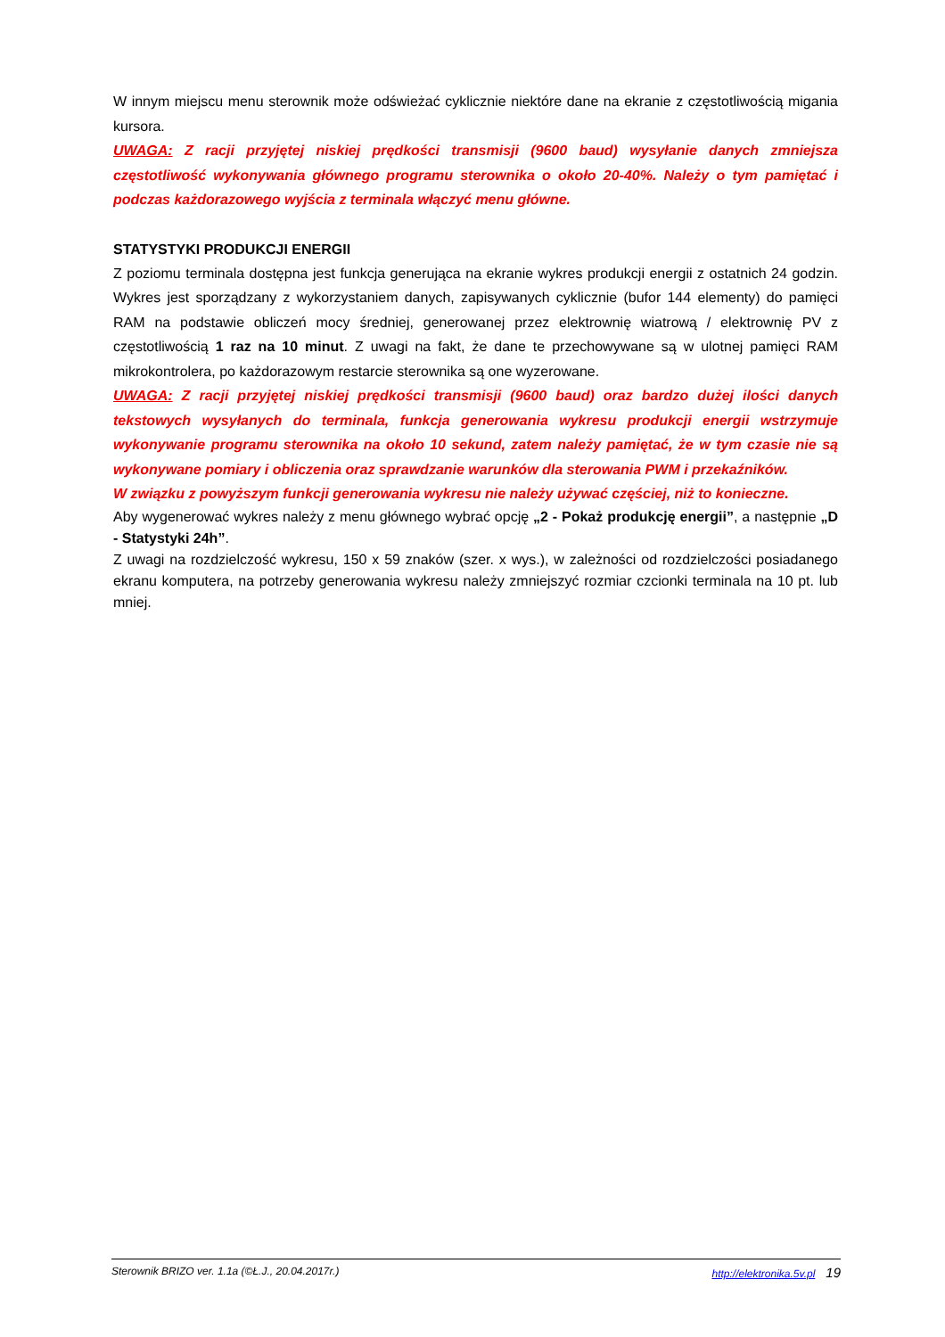W innym miejscu menu sterownik może odświeżać cyklicznie niektóre dane na ekranie z częstotliwością migania kursora.
UWAGA: Z racji przyjętej niskiej prędkości transmisji (9600 baud) wysyłanie danych zmniejsza częstotliwość wykonywania głównego programu sterownika o około 20-40%. Należy o tym pamiętać i podczas każdorazowego wyjścia z terminala włączyć menu główne.
STATYSTYKI PRODUKCJI ENERGII
Z poziomu terminala dostępna jest funkcja generująca na ekranie wykres produkcji energii z ostatnich 24 godzin. Wykres jest sporządzany z wykorzystaniem danych, zapisywanych cyklicznie (bufor 144 elementy) do pamięci RAM na podstawie obliczeń mocy średniej, generowanej przez elektrownię wiatrową / elektrownię PV z częstotliwością 1 raz na 10 minut. Z uwagi na fakt, że dane te przechowywane są w ulotnej pamięci RAM mikrokontrolera, po każdorazowym restarcie sterownika są one wyzerowane.
UWAGA: Z racji przyjętej niskiej prędkości transmisji (9600 baud) oraz bardzo dużej ilości danych tekstowych wysyłanych do terminala, funkcja generowania wykresu produkcji energii wstrzymuje wykonywanie programu sterownika na około 10 sekund, zatem należy pamiętać, że w tym czasie nie są wykonywane pomiary i obliczenia oraz sprawdzanie warunków dla sterowania PWM i przekaźników.
W związku z powyższym funkcji generowania wykresu nie należy używać częściej, niż to konieczne.
Aby wygenerować wykres należy z menu głównego wybrać opcję „2 - Pokaż produkcję energii”, a następnie „D - Statystyki 24h”.
Z uwagi na rozdzielczość wykresu, 150 x 59 znaków (szer. x wys.), w zależności od rozdzielczości posiadanego ekranu komputera, na potrzeby generowania wykresu należy zmniejszyć rozmiar czcionki terminala na 10 pt. lub mniej.
Sterownik BRIZO ver. 1.1a (©Ł.J., 20.04.2017r.) http://elektronika.5v.pl 19